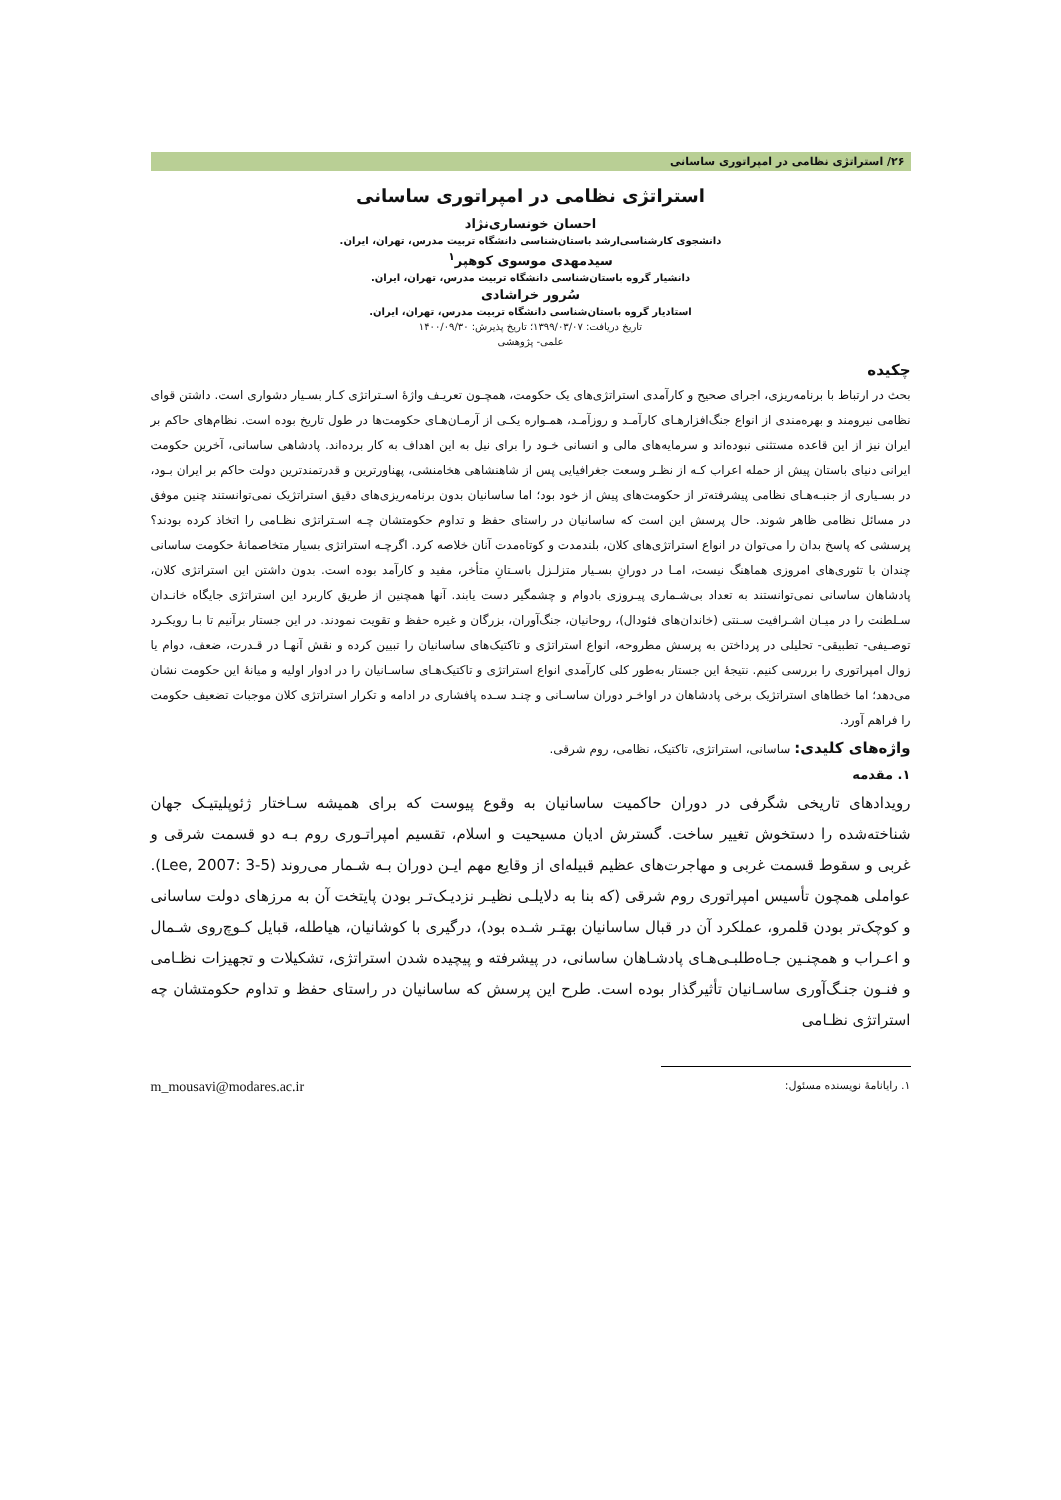۲۶/ استراتژی نظامی در امپراتوری ساسانی
استراتژی نظامی در امپراتوری ساسانی
احسان خونساری‌نژاد
دانشجوی کارشناسی‌ارشد باستان‌شناسی دانشگاه تربیت مدرس، تهران، ایران.
سیدمهدی موسوی کوهپر<sup>۱</sup>
دانشیار گروه باستان‌شناسی دانشگاه تربیت مدرس، تهران، ایران.
سُرور خراشادی
استادیار گروه باستان‌شناسی دانشگاه تربیت مدرس، تهران، ایران.
تاریخ دریافت: ۱۳۹۹/۰۳/۰۷؛ تاریخ پذیرش: ۱۴۰۰/۰۹/۳۰
علمی- پژوهشی
چکیده
بحث در ارتباط با برنامه‌ریزی، اجرای صحیح و کارآمدی استراتژی‌های یک حکومت، همچـون تعریـف واژۀ اسـتراتژی کـار بسـیار دشواری است. داشتن قوای نظامی نیرومند و بهره‌مندی از انواع جنگ‌افزارهـای کارآمـد و روزآمـد، همـواره یکـی از آرمـان‌هـای حکومت‌ها در طول تاریخ بوده است. نظام‌های حاکم بر ایران نیز از این قاعده مستثنی نبوده‌اند و سرمایه‌های مالی و انسانی خـود را برای نیل به این اهداف به کار برده‌اند. پادشاهی ساسانی، آخرین حکومت ایرانی دنیای باستان پیش از حمله اعراب کـه از نظـر وسعت جغرافیایی پس از شاهنشاهی هخامنشی، پهناورترین و قدرتمندترین دولت حاکم بر ایران بـود، در بسـیاری از جنبـه‌هـای نظامی پیشرفته‌تر از حکومت‌های پیش از خود بود؛ اما ساسانیان بدون برنامه‌ریزی‌های دقیق استراتژیک نمی‌توانستند چنین موفق در مسائل نظامی ظاهر شوند. حال پرسش این است که ساسانیان در راستای حفظ و تداوم حکومتشان چـه اسـتراتژی نظـامی را اتخاذ کرده بودند؟ پرسشی که پاسخ بدان را می‌توان در انواع استراتژی‌های کلان، بلندمدت و کوتاه‌مدت آنان خلاصه کرد. اگرچـه استراتژی بسیار متخاصمانۀ حکومت ساسانی چندان با تئوری‌های امروزی هماهنگ نیست، امـا در دورانِ بسـیار متزلـزل باسـتانِ متأخر، مفید و کارآمد بوده است. بدون داشتن این استراتژی کلان، پادشاهان ساسانی نمی‌توانستند به تعداد بی‌شـماری پیـروزی بادوام و چشمگیر دست یابند. آنها همچنین از طریق کاربرد این استراتژی جایگاه خانـدان سـلطنت را در میـان اشـرافیت سـنتی (خاندان‌های فئودال)، روحانیان، جنگ‌آوران، بزرگان و غیره حفظ و تقویت نمودند. در این جستار برآنیم تا بـا رویکـرد توصـیفی- تطبیقی- تحلیلی در پرداختن به پرسش مطروحه، انواع استراتژی و تاکتیک‌های ساسانیان را تبیین کرده و نقش آنهـا در قـدرت، ضعف، دوام یا زوال امپراتوری را بررسی کنیم. نتیجۀ این جستار به‌طور کلی کارآمدی انواع استراتژی و تاکتیک‌هـای ساسـانیان را در ادوار اولیه و میانۀ این حکومت نشان می‌دهد؛ اما خطاهای استراتژیک برخی پادشاهان در اواخـر دوران ساسـانی و چنـد سـده پافشاری در ادامه و تکرار استراتژی کلان موجبات تضعیف حکومت را فراهم آورد.
واژه‌های کلیدی: ساسانی، استراتژی، تاکتیک، نظامی، روم شرقی.
۱. مقدمه
رویدادهای تاریخی شگرفی در دوران حاکمیت ساسانیان به وقوع پیوست که برای همیشه سـاختار ژئوپلیتیـک جهان شناخته‌شده را دستخوش تغییر ساخت. گسترش ادیان مسیحیت و اسلام، تقسیم امپراتـوری روم بـه دو قسمت شرقی و غربی و سقوط قسمت غربی و مهاجرت‌های عظیم قبیله‌ای از وقایع مهم ایـن دوران بـه شـمار می‌روند (Lee, 2007: 3-5). عواملی همچون تأسیس امپراتوری روم شرقی (که بنا به دلایلـی نظیـر نزدیـک‌تـر بودن پایتخت آن به مرزهای دولت ساسانی و کوچک‌تر بودن قلمرو، عملکرد آن در قبال ساسانیان بهتـر شـده بود)، درگیری با کوشانیان، هیاطله، قبایل کـوچ‌روی شـمال و اعـراب و همچنـین جـاه‌طلبـی‌هـای پادشـاهان ساسانی، در پیشرفته و پیچیده شدن استراتژی، تشکیلات و تجهیزات نظـامی و فنـون جنـگ‌آوری ساسـانیان تأثیرگذار بوده است. طرح این پرسش که ساسانیان در راستای حفظ و تداوم حکومتشان چه استراتژی نظـامی
۱. رایانامۀ نویسنده مسئول: m_mousavi@modares.ac.ir